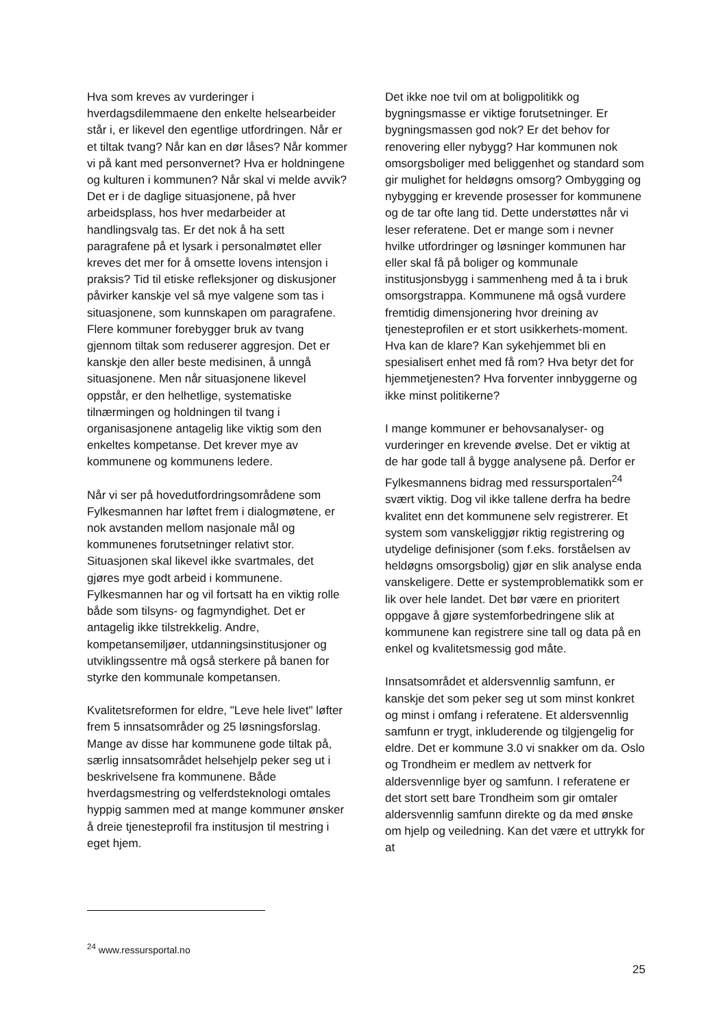Hva som kreves av vurderinger i hverdagsdilemmaene den enkelte helsearbeider står i, er likevel den egentlige utfordringen. Når er et tiltak tvang? Når kan en dør låses? Når kommer vi på kant med personvernet? Hva er holdningene og kulturen i kommunen? Når skal vi melde avvik? Det er i de daglige situasjonene, på hver arbeidsplass, hos hver medarbeider at handlingsvalg tas. Er det nok å ha sett paragrafene på et lysark i personalmøtet eller kreves det mer for å omsette lovens intensjon i praksis? Tid til etiske refleksjoner og diskusjoner påvirker kanskje vel så mye valgene som tas i situasjonene, som kunnskapen om paragrafene. Flere kommuner forebygger bruk av tvang gjennom tiltak som reduserer aggresjon. Det er kanskje den aller beste medisinen, å unngå situasjonene. Men når situasjonene likevel oppstår, er den helhetlige, systematiske tilnærmingen og holdningen til tvang i organisasjonene antagelig like viktig som den enkeltes kompetanse. Det krever mye av kommunene og kommunens ledere.
Når vi ser på hovedutfordringsområdene som Fylkesmannen har løftet frem i dialogmøtene, er nok avstanden mellom nasjonale mål og kommunenes forutsetninger relativt stor. Situasjonen skal likevel ikke svartmales, det gjøres mye godt arbeid i kommunene. Fylkesmannen har og vil fortsatt ha en viktig rolle både som tilsyns- og fagmyndighet. Det er antagelig ikke tilstrekkelig. Andre, kompetansemiljøer, utdanningsinstitusjoner og utviklingssentre må også sterkere på banen for styrke den kommunale kompetansen.
Kvalitetsreformen for eldre, "Leve hele livet" løfter frem 5 innsatsområder og 25 løsningsforslag. Mange av disse har kommunene gode tiltak på, særlig innsatsområdet helsehjelp peker seg ut i beskrivelsene fra kommunene. Både hverdagsmestring og velferdsteknologi omtales hyppig sammen med at mange kommuner ønsker å dreie tjenesteprofil fra institusjon til mestring i eget hjem.
Det ikke noe tvil om at boligpolitikk og bygningsmasse er viktige forutsetninger. Er bygningsmassen god nok? Er det behov for renovering eller nybygg? Har kommunen nok omsorgsboliger med beliggenhet og standard som gir mulighet for heldøgns omsorg? Ombygging og nybygging er krevende prosesser for kommunene og de tar ofte lang tid. Dette understøttes når vi leser referatene. Det er mange som i nevner hvilke utfordringer og løsninger kommunen har eller skal få på boliger og kommunale institusjonsbygg i sammenheng med å ta i bruk omsorgstrappa. Kommunene må også vurdere fremtidig dimensjonering hvor dreining av tjenesteprofilen er et stort usikkerhets-moment. Hva kan de klare? Kan sykehjemmet bli en spesialisert enhet med få rom? Hva betyr det for hjemmetjenesten? Hva forventer innbyggerne og ikke minst politikerne?
I mange kommuner er behovsanalyser- og vurderinger en krevende øvelse. Det er viktig at de har gode tall å bygge analysene på. Derfor er Fylkesmannens bidrag med ressursportalen<sup>24</sup> svært viktig. Dog vil ikke tallene derfra ha bedre kvalitet enn det kommunene selv registrerer. Et system som vanskeliggjør riktig registrering og utydelige definisjoner (som f.eks. forståelsen av heldøgns omsorgsbolig) gjør en slik analyse enda vanskeligere. Dette er systemproblematikk som er lik over hele landet. Det bør være en prioritert oppgave å gjøre systemforbedringene slik at kommunene kan registrere sine tall og data på en enkel og kvalitetsmessig god måte.
Innsatsområdet et aldersvennlig samfunn, er kanskje det som peker seg ut som minst konkret og minst i omfang i referatene. Et aldersvennlig samfunn er trygt, inkluderende og tilgjengelig for eldre. Det er kommune 3.0 vi snakker om da. Oslo og Trondheim er medlem av nettverk for aldersvennlige byer og samfunn. I referatene er det stort sett bare Trondheim som gir omtaler aldersvennlig samfunn direkte og da med ønske om hjelp og veiledning. Kan det være et uttrykk for at
<sup>24</sup> www.ressursportal.no
25